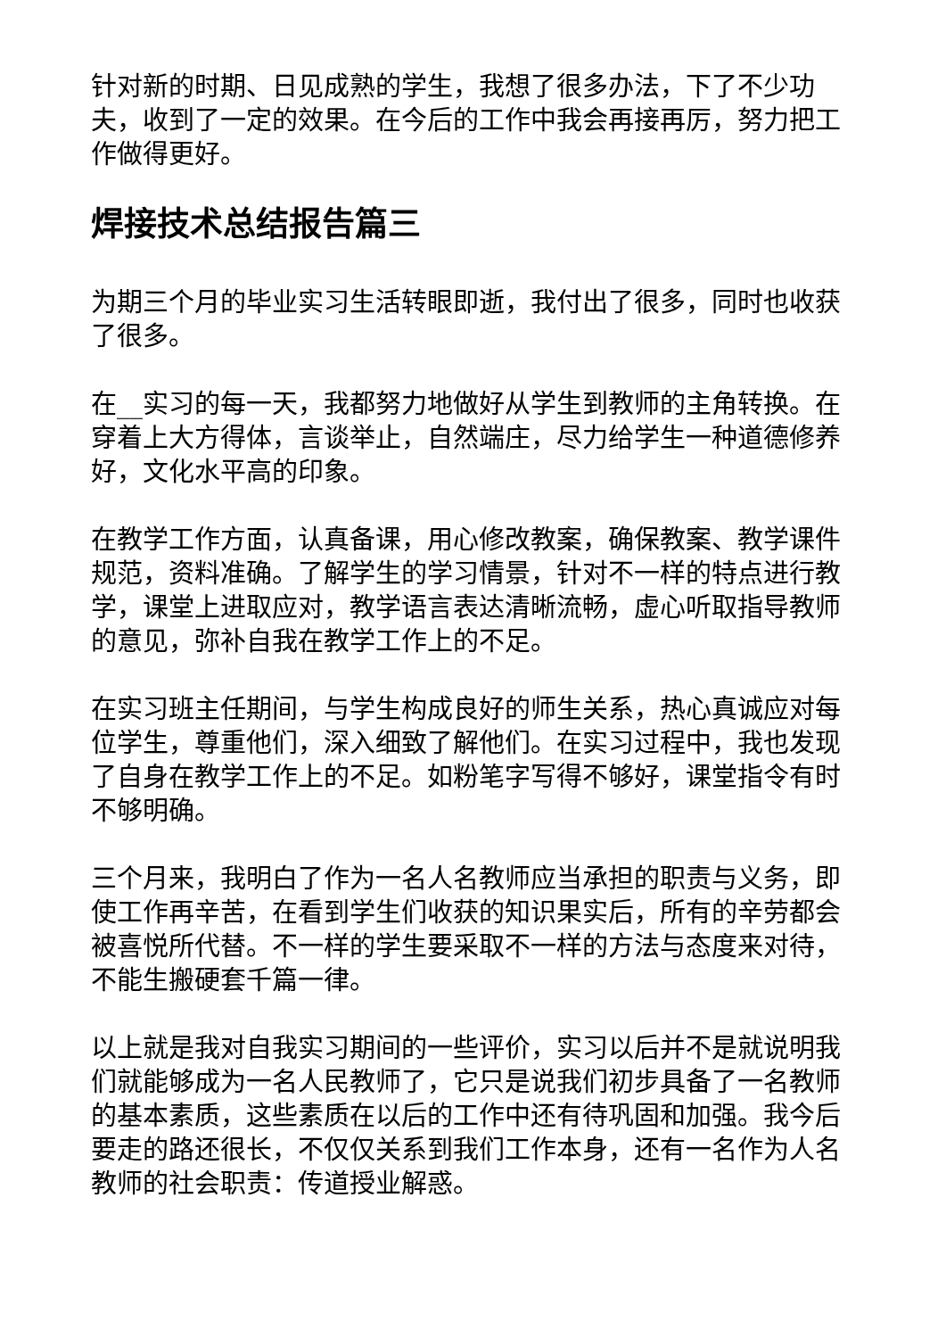针对新的时期、日见成熟的学生，我想了很多办法，下了不少功夫，收到了一定的效果。在今后的工作中我会再接再厉，努力把工作做得更好。
焊接技术总结报告篇三
为期三个月的毕业实习生活转眼即逝，我付出了很多，同时也收获了很多。
在__实习的每一天，我都努力地做好从学生到教师的主角转换。在穿着上大方得体，言谈举止，自然端庄，尽力给学生一种道德修养好，文化水平高的印象。
在教学工作方面，认真备课，用心修改教案，确保教案、教学课件规范，资料准确。了解学生的学习情景，针对不一样的特点进行教学，课堂上进取应对，教学语言表达清晰流畅，虚心听取指导教师的意见，弥补自我在教学工作上的不足。
在实习班主任期间，与学生构成良好的师生关系，热心真诚应对每位学生，尊重他们，深入细致了解他们。在实习过程中，我也发现了自身在教学工作上的不足。如粉笔字写得不够好，课堂指令有时不够明确。
三个月来，我明白了作为一名人名教师应当承担的职责与义务，即使工作再辛苦，在看到学生们收获的知识果实后，所有的辛劳都会被喜悦所代替。不一样的学生要采取不一样的方法与态度来对待，不能生搬硬套千篇一律。
以上就是我对自我实习期间的一些评价，实习以后并不是就说明我们就能够成为一名人民教师了，它只是说我们初步具备了一名教师的基本素质，这些素质在以后的工作中还有待巩固和加强。我今后要走的路还很长，不仅仅关系到我们工作本身，还有一名作为人名教师的社会职责：传道授业解惑。